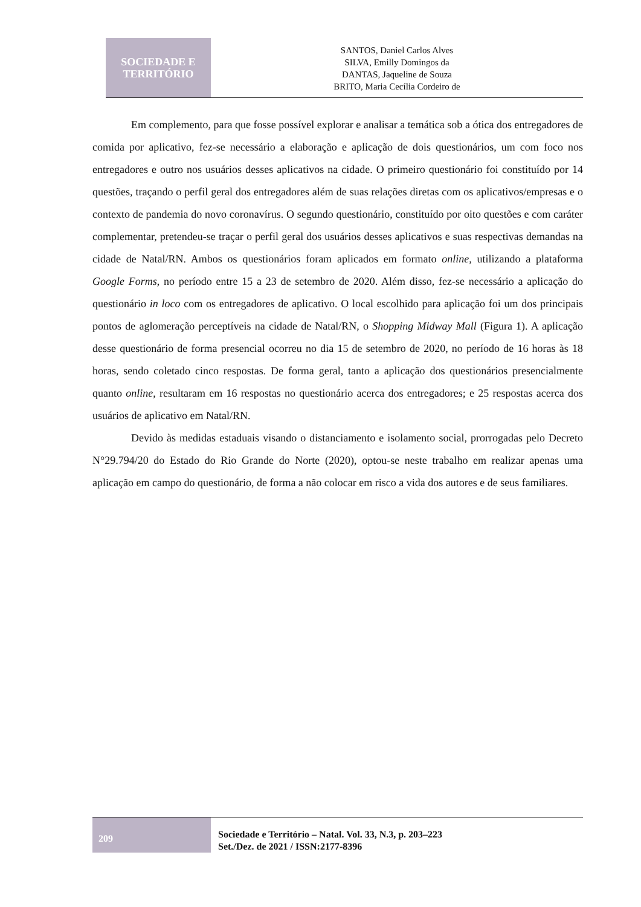SOCIEDADE E
TERRITÓRIO
SANTOS, Daniel Carlos Alves
SILVA, Emilly Domingos da
DANTAS, Jaqueline de Souza
BRITO, Maria Cecília Cordeiro de
Em complemento, para que fosse possível explorar e analisar a temática sob a ótica dos entregadores de comida por aplicativo, fez-se necessário a elaboração e aplicação de dois questionários, um com foco nos entregadores e outro nos usuários desses aplicativos na cidade. O primeiro questionário foi constituído por 14 questões, traçando o perfil geral dos entregadores além de suas relações diretas com os aplicativos/empresas e o contexto de pandemia do novo coronavírus. O segundo questionário, constituído por oito questões e com caráter complementar, pretendeu-se traçar o perfil geral dos usuários desses aplicativos e suas respectivas demandas na cidade de Natal/RN. Ambos os questionários foram aplicados em formato online, utilizando a plataforma Google Forms, no período entre 15 a 23 de setembro de 2020. Além disso, fez-se necessário a aplicação do questionário in loco com os entregadores de aplicativo. O local escolhido para aplicação foi um dos principais pontos de aglomeração perceptíveis na cidade de Natal/RN, o Shopping Midway Mall (Figura 1). A aplicação desse questionário de forma presencial ocorreu no dia 15 de setembro de 2020, no período de 16 horas às 18 horas, sendo coletado cinco respostas. De forma geral, tanto a aplicação dos questionários presencialmente quanto online, resultaram em 16 respostas no questionário acerca dos entregadores; e 25 respostas acerca dos usuários de aplicativo em Natal/RN.
Devido às medidas estaduais visando o distanciamento e isolamento social, prorrogadas pelo Decreto N°29.794/20 do Estado do Rio Grande do Norte (2020), optou-se neste trabalho em realizar apenas uma aplicação em campo do questionário, de forma a não colocar em risco a vida dos autores e de seus familiares.
209
Sociedade e Território – Natal. Vol. 33, N.3, p. 203–223
Set./Dez. de 2021 / ISSN:2177-8396